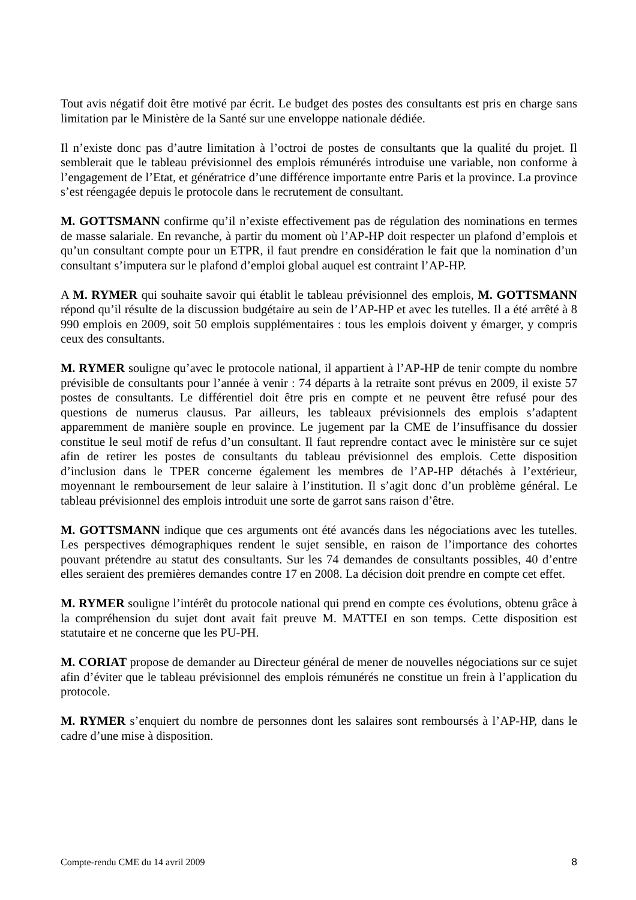Tout avis négatif doit être motivé par écrit. Le budget des postes des consultants est pris en charge sans limitation par le Ministère de la Santé sur une enveloppe nationale dédiée.
Il n’existe donc pas d’autre limitation à l’octroi de postes de consultants que la qualité du projet. Il semblerait que le tableau prévisionnel des emplois rémunérés introduise une variable, non conforme à l’engagement de l’Etat, et génératrice d’une différence importante entre Paris et la province. La province s’est réengagée depuis le protocole dans le recrutement de consultant.
M. GOTTSMANN confirme qu’il n’existe effectivement pas de régulation des nominations en termes de masse salariale. En revanche, à partir du moment où l’AP-HP doit respecter un plafond d’emplois et qu’un consultant compte pour un ETPR, il faut prendre en considération le fait que la nomination d’un consultant s’imputera sur le plafond d’emploi global auquel est contraint l’AP-HP.
A M. RYMER qui souhaite savoir qui établit le tableau prévisionnel des emplois, M. GOTTSMANN répond qu’il résulte de la discussion budgétaire au sein de l’AP-HP et avec les tutelles. Il a été arrêté à 8 990 emplois en 2009, soit 50 emplois supplémentaires : tous les emplois doivent y émarger, y compris ceux des consultants.
M. RYMER souligne qu’avec le protocole national, il appartient à l’AP-HP de tenir compte du nombre prévisible de consultants pour l’année à venir : 74 départs à la retraite sont prévus en 2009, il existe 57 postes de consultants. Le différentiel doit être pris en compte et ne peuvent être refusé pour des questions de numerus clausus. Par ailleurs, les tableaux prévisionnels des emplois s’adaptent apparemment de manière souple en province. Le jugement par la CME de l’insuffisance du dossier constitue le seul motif de refus d’un consultant. Il faut reprendre contact avec le ministère sur ce sujet afin de retirer les postes de consultants du tableau prévisionnel des emplois. Cette disposition d’inclusion dans le TPER concerne également les membres de l’AP-HP détachés à l’extérieur, moyennant le remboursement de leur salaire à l’institution. Il s’agit donc d’un problème général. Le tableau prévisionnel des emplois introduit une sorte de garrot sans raison d’être.
M. GOTTSMANN indique que ces arguments ont été avancés dans les négociations avec les tutelles. Les perspectives démographiques rendent le sujet sensible, en raison de l’importance des cohortes pouvant prétendre au statut des consultants. Sur les 74 demandes de consultants possibles, 40 d’entre elles seraient des premières demandes contre 17 en 2008. La décision doit prendre en compte cet effet.
M. RYMER souligne l’intérêt du protocole national qui prend en compte ces évolutions, obtenu grâce à la compréhension du sujet dont avait fait preuve M. MATTEI en son temps. Cette disposition est statutaire et ne concerne que les PU-PH.
M. CORIAT propose de demander au Directeur général de mener de nouvelles négociations sur ce sujet afin d’éviter que le tableau prévisionnel des emplois rémunérés ne constitue un frein à l’application du protocole.
M. RYMER s’enquiert du nombre de personnes dont les salaires sont remboursés à l’AP-HP, dans le cadre d’une mise à disposition.
Compte-rendu CME du 14 avril 2009 8